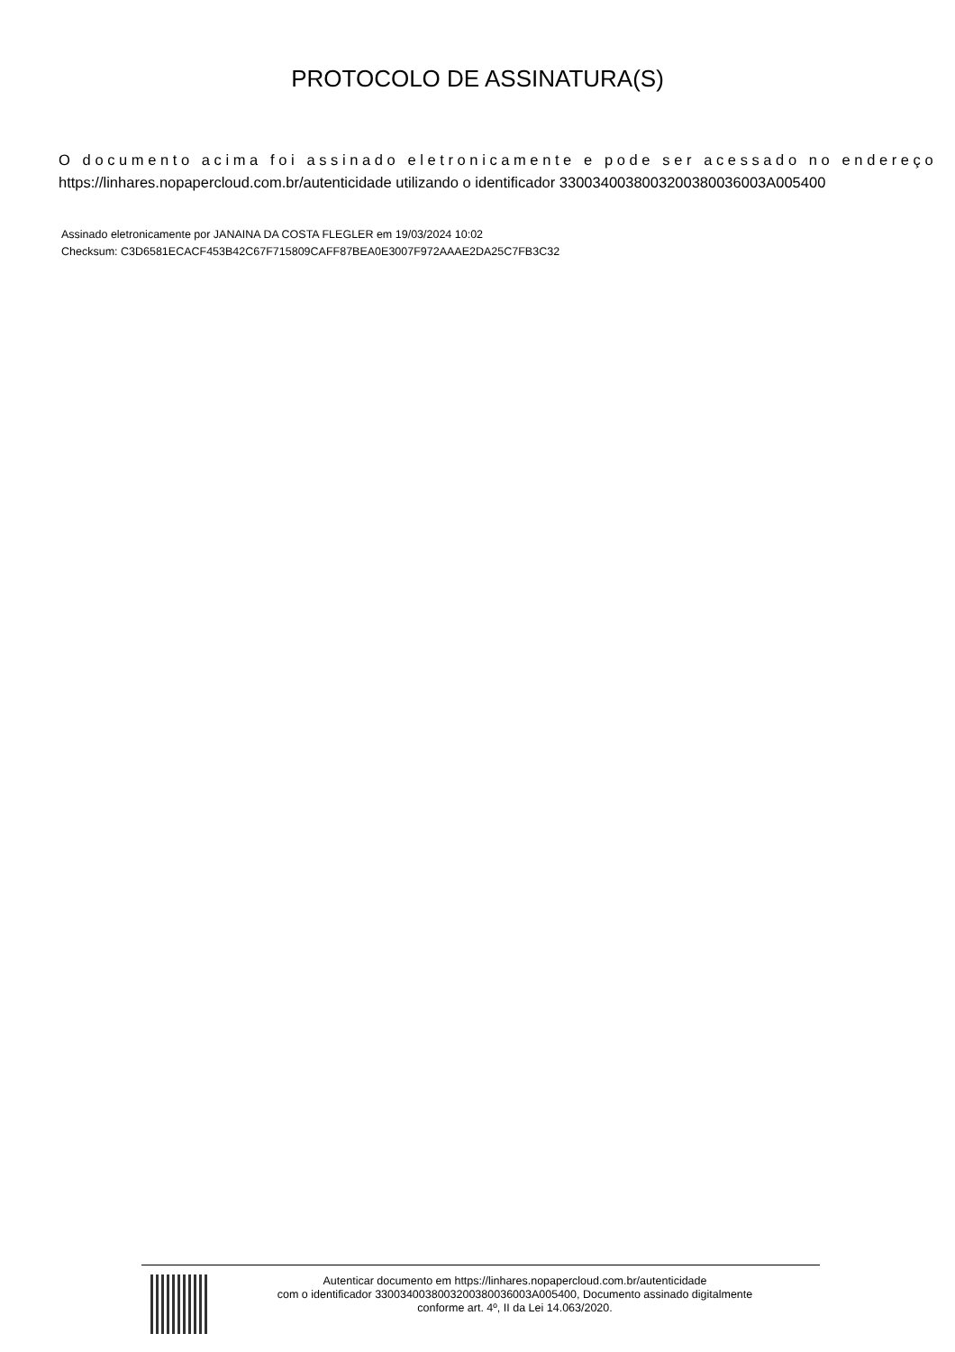PROTOCOLO DE ASSINATURA(S)
O documento acima foi assinado eletronicamente e pode ser acessado no endereço
https://linhares.nopapercloud.com.br/autenticidade utilizando o identificador 330034003800320038003600​3A005400
Assinado eletronicamente por JANAINA DA COSTA FLEGLER em 19/03/2024 10:02
Checksum: C3D6581ECACF453B42C67F715809CAFF87BEA0E3007F972AAAE2DA25C7FB3C32
Autenticar documento em https://linhares.nopapercloud.com.br/autenticidade
com o identificador 3300340038003200380036003A005400, Documento assinado digitalmente
conforme art. 4º, II da Lei 14.063/2020.